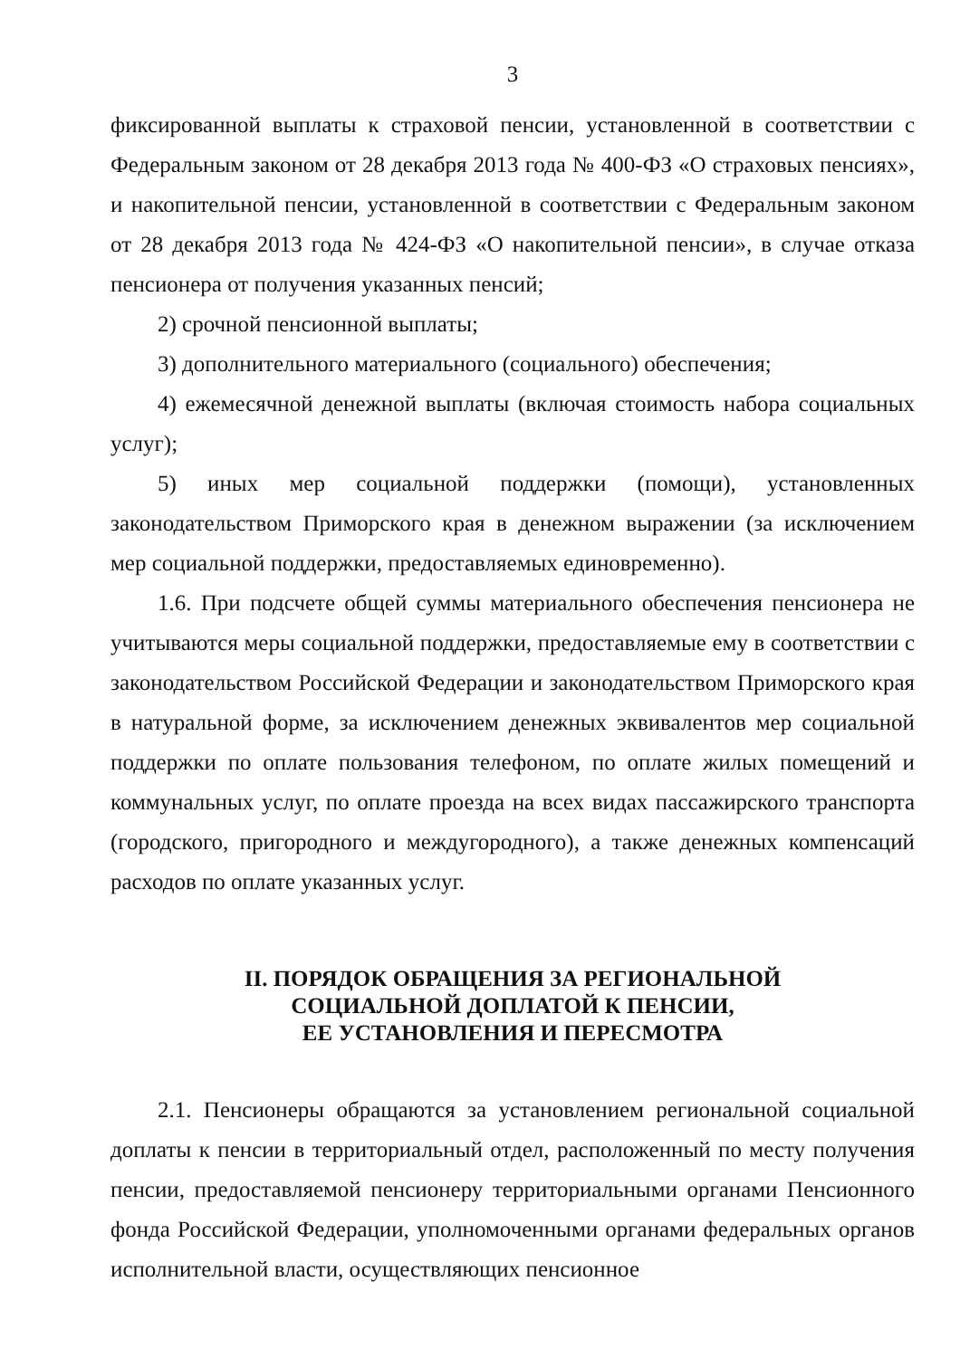3
фиксированной выплаты к страховой пенсии, установленной в соответствии с Федеральным законом от 28 декабря 2013 года № 400-ФЗ «О страховых пенсиях», и накопительной пенсии, установленной в соответствии с Федеральным законом от 28 декабря 2013 года № 424-ФЗ «О накопительной пенсии», в случае отказа пенсионера от получения указанных пенсий;
2) срочной пенсионной выплаты;
3) дополнительного материального (социального) обеспечения;
4) ежемесячной денежной выплаты (включая стоимость набора социальных услуг);
5) иных мер социальной поддержки (помощи), установленных законодательством Приморского края в денежном выражении (за исключением мер социальной поддержки, предоставляемых единовременно).
1.6. При подсчете общей суммы материального обеспечения пенсионера не учитываются меры социальной поддержки, предоставляемые ему в соответствии с законодательством Российской Федерации и законодательством Приморского края в натуральной форме, за исключением денежных эквивалентов мер социальной поддержки по оплате пользования телефоном, по оплате жилых помещений и коммунальных услуг, по оплате проезда на всех видах пассажирского транспорта (городского, пригородного и междугородного), а также денежных компенсаций расходов по оплате указанных услуг.
II. ПОРЯДОК ОБРАЩЕНИЯ ЗА РЕГИОНАЛЬНОЙ
СОЦИАЛЬНОЙ ДОПЛАТОЙ К ПЕНСИИ,
ЕЕ УСТАНОВЛЕНИЯ И ПЕРЕСМОТРА
2.1. Пенсионеры обращаются за установлением региональной социальной доплаты к пенсии в территориальный отдел, расположенный по месту получения пенсии, предоставляемой пенсионеру территориальными органами Пенсионного фонда Российской Федерации, уполномоченными органами федеральных органов исполнительной власти, осуществляющих пенсионное